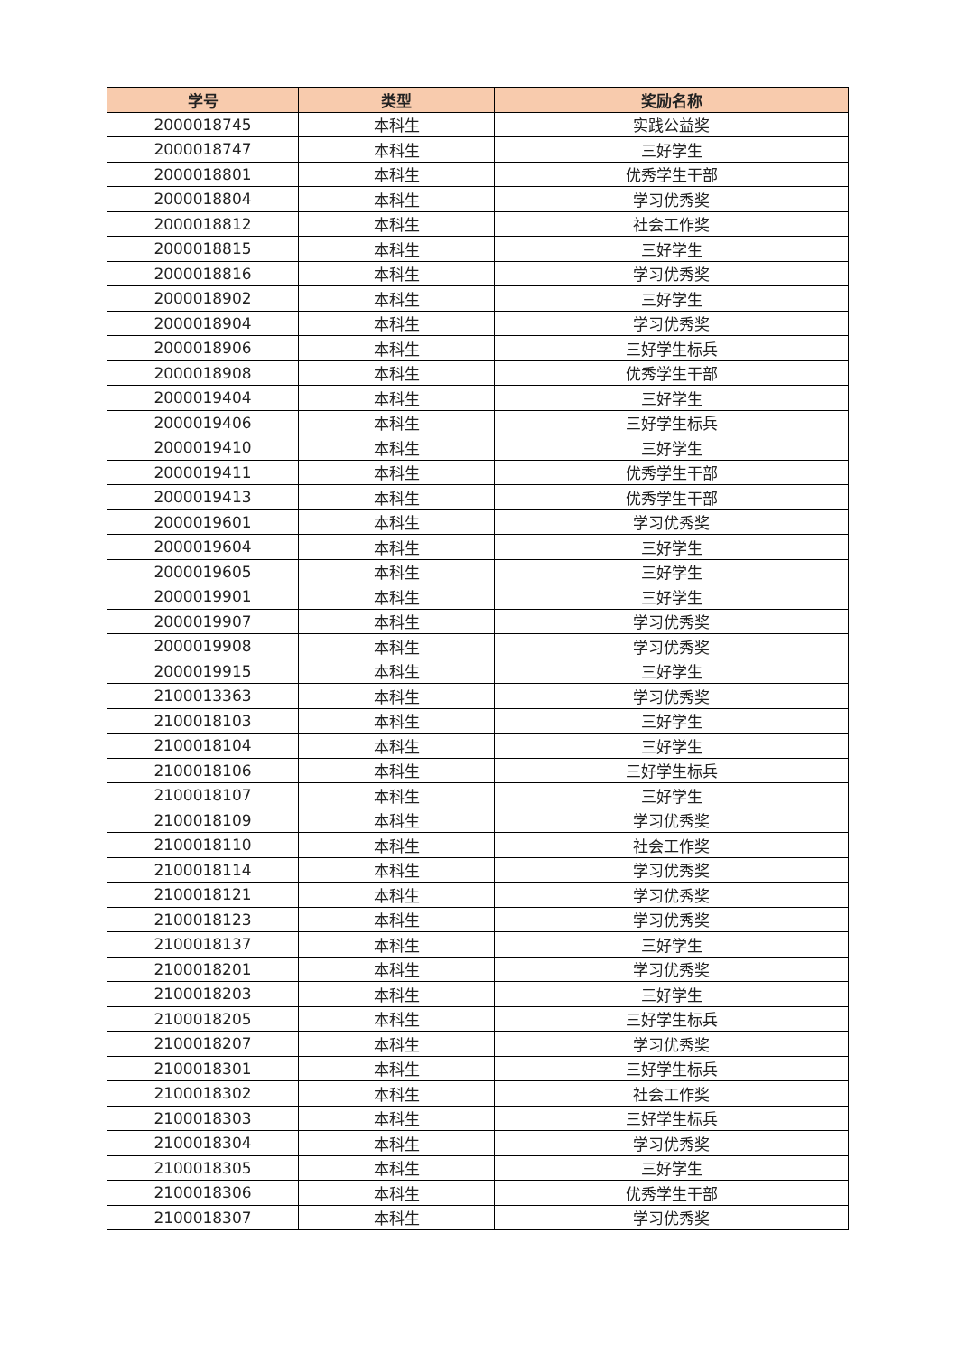| 学号 | 类型 | 奖励名称 |
| --- | --- | --- |
| 2000018745 | 本科生 | 实践公益奖 |
| 2000018747 | 本科生 | 三好学生 |
| 2000018801 | 本科生 | 优秀学生干部 |
| 2000018804 | 本科生 | 学习优秀奖 |
| 2000018812 | 本科生 | 社会工作奖 |
| 2000018815 | 本科生 | 三好学生 |
| 2000018816 | 本科生 | 学习优秀奖 |
| 2000018902 | 本科生 | 三好学生 |
| 2000018904 | 本科生 | 学习优秀奖 |
| 2000018906 | 本科生 | 三好学生标兵 |
| 2000018908 | 本科生 | 优秀学生干部 |
| 2000019404 | 本科生 | 三好学生 |
| 2000019406 | 本科生 | 三好学生标兵 |
| 2000019410 | 本科生 | 三好学生 |
| 2000019411 | 本科生 | 优秀学生干部 |
| 2000019413 | 本科生 | 优秀学生干部 |
| 2000019601 | 本科生 | 学习优秀奖 |
| 2000019604 | 本科生 | 三好学生 |
| 2000019605 | 本科生 | 三好学生 |
| 2000019901 | 本科生 | 三好学生 |
| 2000019907 | 本科生 | 学习优秀奖 |
| 2000019908 | 本科生 | 学习优秀奖 |
| 2000019915 | 本科生 | 三好学生 |
| 2100013363 | 本科生 | 学习优秀奖 |
| 2100018103 | 本科生 | 三好学生 |
| 2100018104 | 本科生 | 三好学生 |
| 2100018106 | 本科生 | 三好学生标兵 |
| 2100018107 | 本科生 | 三好学生 |
| 2100018109 | 本科生 | 学习优秀奖 |
| 2100018110 | 本科生 | 社会工作奖 |
| 2100018114 | 本科生 | 学习优秀奖 |
| 2100018121 | 本科生 | 学习优秀奖 |
| 2100018123 | 本科生 | 学习优秀奖 |
| 2100018137 | 本科生 | 三好学生 |
| 2100018201 | 本科生 | 学习优秀奖 |
| 2100018203 | 本科生 | 三好学生 |
| 2100018205 | 本科生 | 三好学生标兵 |
| 2100018207 | 本科生 | 学习优秀奖 |
| 2100018301 | 本科生 | 三好学生标兵 |
| 2100018302 | 本科生 | 社会工作奖 |
| 2100018303 | 本科生 | 三好学生标兵 |
| 2100018304 | 本科生 | 学习优秀奖 |
| 2100018305 | 本科生 | 三好学生 |
| 2100018306 | 本科生 | 优秀学生干部 |
| 2100018307 | 本科生 | 学习优秀奖 |